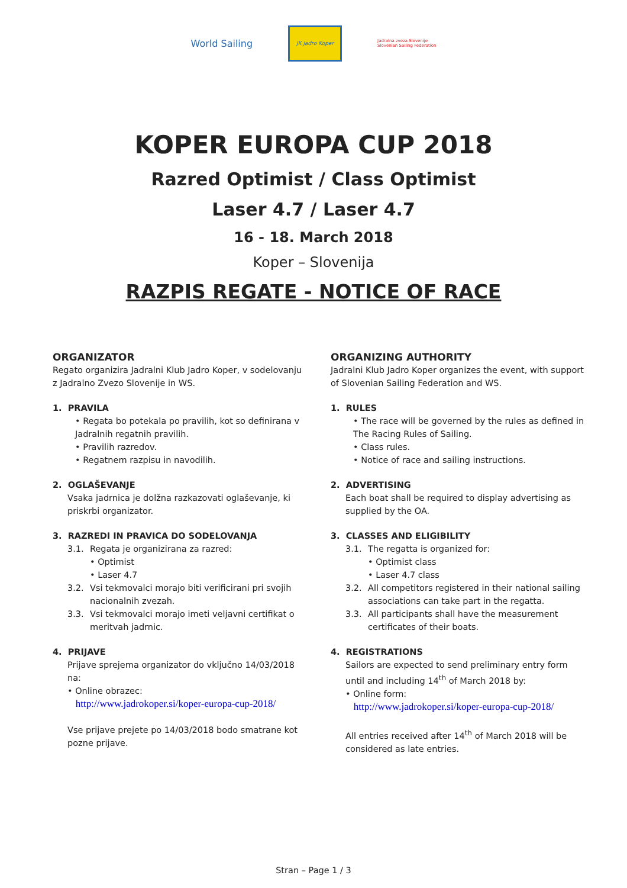World Sailing
JK Jadro Koper
Jadralna zveza Slovenije
Slovenian Sailing Federation
KOPER EUROPA CUP 2018
Razred Optimist / Class Optimist
Laser 4.7 / Laser 4.7
16 - 18. March 2018
Koper – Slovenija
RAZPIS REGATE - NOTICE OF RACE
ORGANIZATOR
Regato organizira Jadralni Klub Jadro Koper, v sodelovanju z Jadralno Zvezo Slovenije in WS.
1. PRAVILA
• Regata bo potekala po pravilih, kot so definirana v Jadralnih regatnih pravilih.
• Pravilih razredov.
• Regatnem razpisu in navodilih.
2. OGLAŠEVANJE
Vsaka jadrnica je dolžna razkazovati oglaševanje, ki priskrbi organizator.
3. RAZREDI IN PRAVICA DO SODELOVANJA
3.1. Regata je organizirana za razred:
• Optimist
• Laser 4.7
3.2. Vsi tekmovalci morajo biti verificirani pri svojih nacionalnih zvezah.
3.3. Vsi tekmovalci morajo imeti veljavni certifikat o meritvah jadrnic.
4. PRIJAVE
Prijave sprejema organizator do vključno 14/03/2018 na:
• Online obrazec:
http://www.jadrokoper.si/koper-europa-cup-2018/
Vse prijave prejete po 14/03/2018 bodo smatrane kot pozne prijave.
ORGANIZING AUTHORITY
Jadralni Klub Jadro Koper organizes the event, with support of Slovenian Sailing Federation and WS.
1. RULES
• The race will be governed by the rules as defined in The Racing Rules of Sailing.
• Class rules.
• Notice of race and sailing instructions.
2. ADVERTISING
Each boat shall be required to display advertising as supplied by the OA.
3. CLASSES AND ELIGIBILITY
3.1. The regatta is organized for:
• Optimist class
• Laser 4.7 class
3.2. All competitors registered in their national sailing associations can take part in the regatta.
3.3. All participants shall have the measurement certificates of their boats.
4. REGISTRATIONS
Sailors are expected to send preliminary entry form until and including 14<sup>th</sup> of March 2018 by:
• Online form:
http://www.jadrokoper.si/koper-europa-cup-2018/
All entries received after 14<sup>th</sup> of March 2018 will be considered as late entries.
Stran – Page 1 / 3